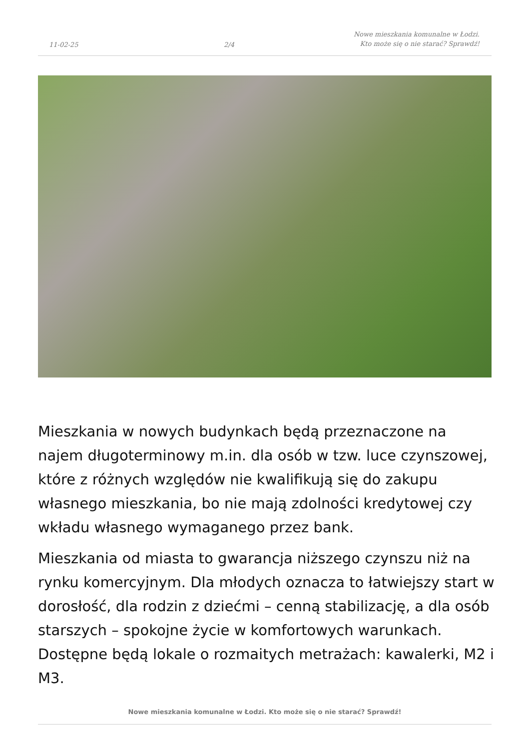11-02-25
2/4
Nowe mieszkania komunalne w Łodzi.
Kto może się o nie starać? Sprawdź!
Mieszkania w nowych budynkach będą przeznaczone na najem długoterminowy m.in. dla osób w tzw. luce czynszowej, które z różnych względów nie kwalifikują się do zakupu własnego mieszkania, bo nie mają zdolności kredytowej czy wkładu własnego wymaganego przez bank.
Mieszkania od miasta to gwarancja niższego czynszu niż na rynku komercyjnym. Dla młodych oznacza to łatwiejszy start w dorosłość, dla rodzin z dziećmi – cenną stabilizację, a dla osób starszych – spokojne życie w komfortowych warunkach. Dostępne będą lokale o rozmaitych metrażach: kawalerki, M2 i M3.
Nowe mieszkania komunalne w Łodzi. Kto może się o nie starać? Sprawdź!